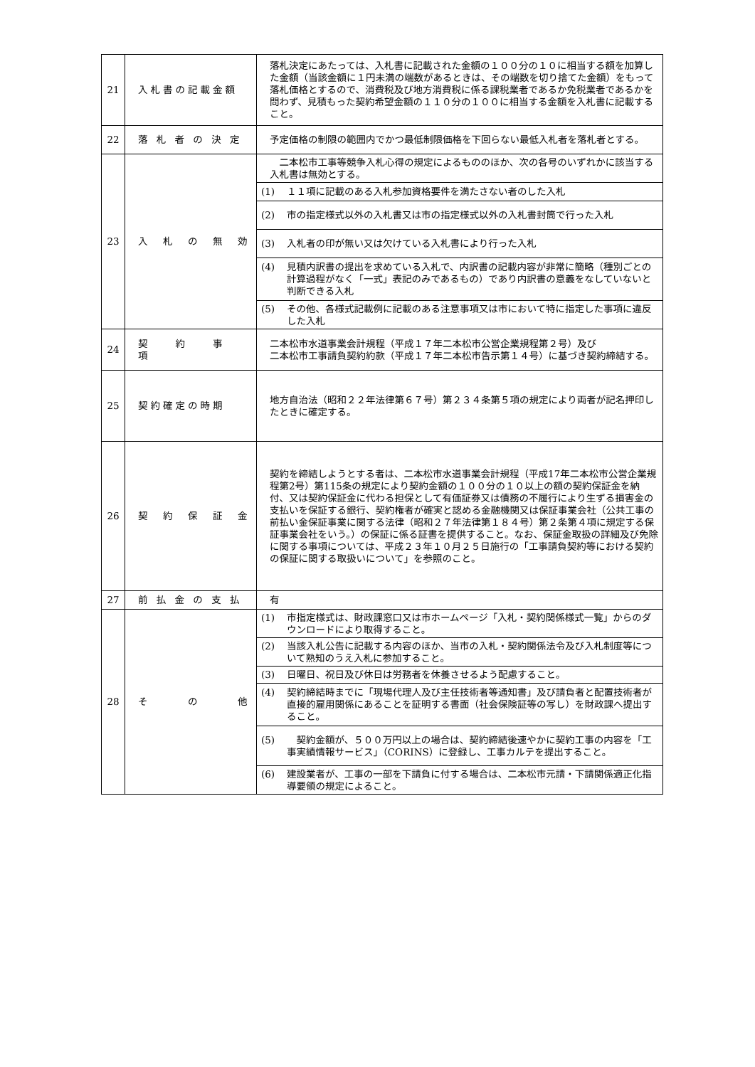| 21 | 入札書の記載金額 | 落札決定にあたっては、入札書に記載された金額の１００分の１０に相当する額を加算した金額（当該金額に１円未満の端数があるときは、その端数を切り捨てた金額）をもって落札価格とするので、消費税及び地方消費税に係る課税業者であるか免税業者であるかを問わず、見積もった契約希望金額の１１０分の１００に相当する金額を入札書に記載すること。 |
| 22 | 落 札 者 の 決 定 | 予定価格の制限の範囲内でかつ最低制限価格を下回らない最低入札者を落札者とする。 |
| 23 | 入 札 の 無 効 | 二本松市工事等競争入札心得の規定によるもののほか、次の各号のいずれかに該当する入札書は無効とする。 |
| | | (1) １１項に記載のある入札参加資格要件を満たさない者のした入札 |
| | | (2) 市の指定様式以外の入札書又は市の指定様式以外の入札書封筒で行った入札 |
| | | (3) 入札者の印が無い又は欠けている入札書により行った入札 |
| | | (4) 見積内訳書の提出を求めている入札で、内訳書の記載内容が非常に簡略（種別ごとの計算過程がなく「一式」表記のみであるもの）であり内訳書の意義をなしていないと判断できる入札 |
| | | (5) その他、各様式記載例に記載のある注意事項又は市において特に指定した事項に違反した入札 |
| 24 | 契 約 事 項 | 二本松市水道事業会計規程（平成１７年二本松市公営企業規程第２号）及び 二本松市工事請負契約約款（平成１７年二本松市告示第１４号）に基づき契約締結する。 |
| 25 | 契約確定の時期 | 地方自治法（昭和２２年法律第６７号）第２３４条第５項の規定により両者が記名押印したときに確定する。 |
| 26 | 契 約 保 証 金 | 契約を締結しようとする者は、二本松市水道事業会計規程（平成17年二本松市公営企業規程第2号）第115条の規定により契約金額の１００分の１０以上の額の契約保証金を納付、又は契約保証金に代わる担保として有価証券又は債務の不履行により生ずる損害金の支払いを保証する銀行、契約権者が確実と認める金融機関又は保証事業会社（公共工事の前払い金保証事業に関する法律（昭和２７年法律第１８４号）第２条第４項に規定する保証事業会社をいう。）の保証に係る証書を提供すること。なお、保証金取扱の詳細及び免除に関する事項については、平成２３年１０月２５日施行の「工事請負契約等における契約の保証に関する取扱いについて」を参照のこと。 |
| 27 | 前 払 金 の 支 払 | 有 |
| 28 | そ の 他 | (1) 市指定様式は、財政課窓口又は市ホームページ「入札・契約関係様式一覧」からのダウンロードにより取得すること。 |
| | | (2) 当該入札公告に記載する内容のほか、当市の入札・契約関係法令及び入札制度等について熟知のうえ入札に参加すること。 |
| | | (3) 日曜日、祝日及び休日は労務者を休養させるよう配慮すること。 |
| | | (4) 契約締結時までに「現場代理人及び主任技術者等通知書」及び請負者と配置技術者が直接的雇用関係にあることを証明する書面（社会保険証等の写し）を財政課へ提出すること。 |
| | | (5) 契約金額が、５００万円以上の場合は、契約締結後速やかに契約工事の内容を「工事実績情報サービス」（CORINS）に登録し、工事カルテを提出すること。 |
| | | (6) 建設業者が、工事の一部を下請負に付する場合は、二本松市元請・下請関係適正化指導要領の規定によること。 |